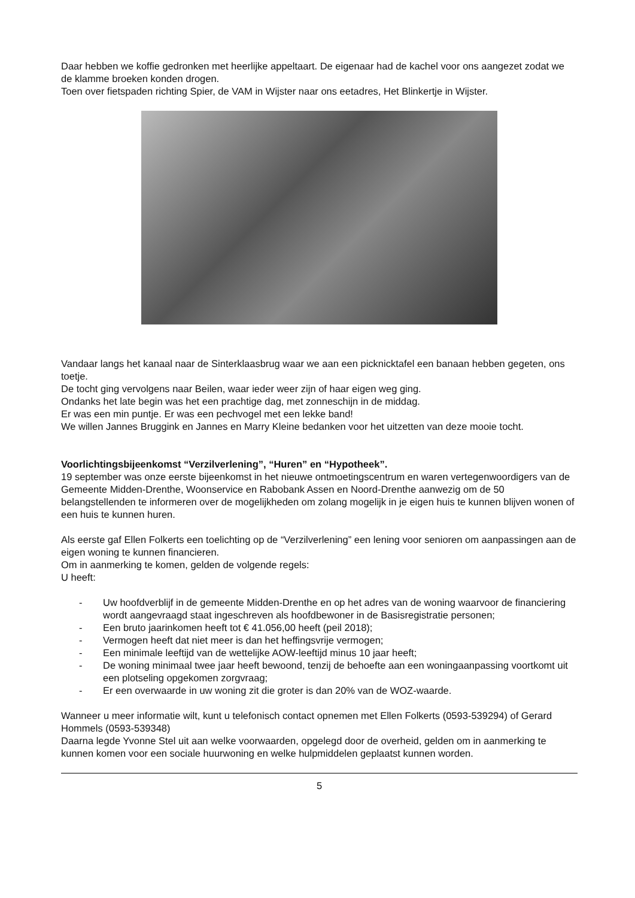Daar hebben we koffie gedronken met heerlijke appeltaart. De eigenaar had de kachel voor ons aangezet zodat we de klamme broeken konden drogen.
Toen over fietspaden richting Spier, de VAM in Wijster naar ons eetadres, Het Blinkertje in Wijster.
Vandaar langs het kanaal naar de Sinterklaasbrug waar we aan een picknicktafel een banaan hebben gegeten, ons toetje.
De tocht ging vervolgens naar Beilen, waar ieder weer zijn of haar eigen weg ging.
Ondanks het late begin was het een prachtige dag, met zonneschijn in de middag.
Er was een min puntje. Er was een pechvogel met een lekke band!
We willen Jannes Bruggink en Jannes en Marry Kleine bedanken voor het uitzetten van deze mooie tocht.
Voorlichtingsbijeenkomst “Verzilverlening”, “Huren” en “Hypotheek”.
19 september was onze eerste bijeenkomst in het nieuwe ontmoetingscentrum en waren vertegenwoordigers van de Gemeente Midden-Drenthe, Woonservice en Rabobank Assen en Noord-Drenthe aanwezig om de 50 belangstellenden te informeren over de mogelijkheden om zolang mogelijk in je eigen huis te kunnen blijven wonen of een huis te kunnen huren.
Als eerste gaf Ellen Folkerts een toelichting op de “Verzilverlening” een lening voor senioren om aanpassingen aan de eigen woning te kunnen financieren.
Om in aanmerking te komen, gelden de volgende regels:
U heeft:
- Uw hoofdverblijf in de gemeente Midden-Drenthe en op het adres van de woning waarvoor de financiering wordt aangevraagd staat ingeschreven als hoofdbewoner in de Basisregistratie personen;
- Een bruto jaarinkomen heeft tot € 41.056,00 heeft (peil 2018);
- Vermogen heeft dat niet meer is dan het heffingsvrije vermogen;
- Een minimale leeftijd van de wettelijke AOW-leeftijd minus 10 jaar heeft;
- De woning minimaal twee jaar heeft bewoond, tenzij de behoefte aan een woningaanpassing voortkomt uit een plotseling opgekomen zorgvraag;
- Er een overwaarde in uw woning zit die groter is dan 20% van de WOZ-waarde.
Wanneer u meer informatie wilt, kunt u telefonisch contact opnemen met Ellen Folkerts (0593-539294) of Gerard Hommels (0593-539348)
Daarna legde Yvonne Stel uit aan welke voorwaarden, opgelegd door de overheid, gelden om in aanmerking te kunnen komen voor een sociale huurwoning en welke hulpmiddelen geplaatst kunnen worden.
5